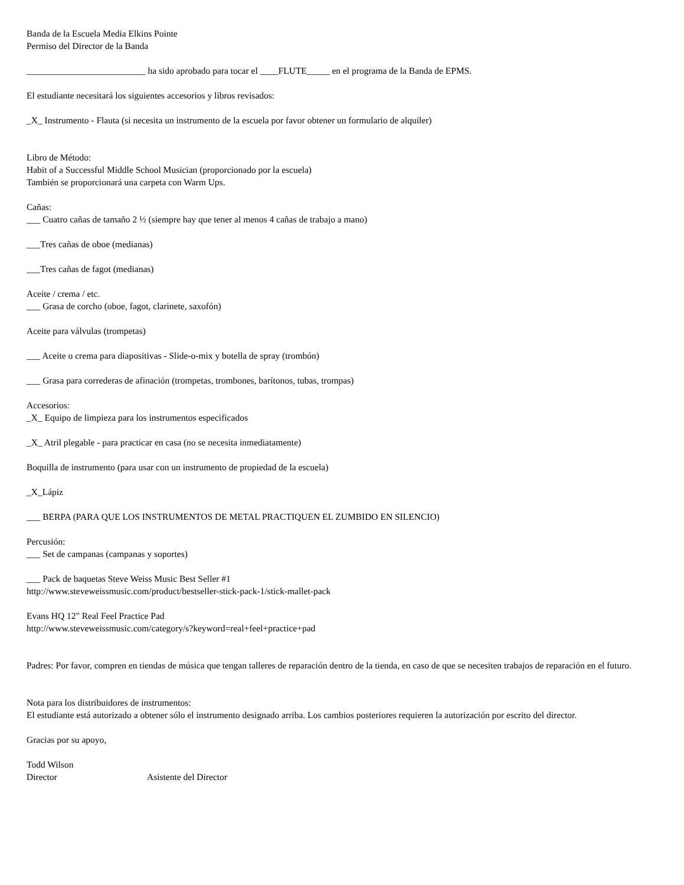Banda de la Escuela Media Elkins Pointe
Permiso del Director de la Banda
__________________________ ha sido aprobado para tocar el ____FLUTE_____ en el programa de la Banda de EPMS.
El estudiante necesitará los siguientes accesorios y libros revisados:
_X_ Instrumento - Flauta (si necesita un instrumento de la escuela por favor obtener un formulario de alquiler)
Libro de Método:
Habit of a Successful Middle School Musician (proporcionado por la escuela)
También se proporcionará una carpeta con Warm Ups.
Cañas:
___ Cuatro cañas de tamaño 2 ½ (siempre hay que tener al menos 4 cañas de trabajo a mano)
___Tres cañas de oboe (medianas)
___Tres cañas de fagot (medianas)
Aceite / crema / etc.
___ Grasa de corcho (oboe, fagot, clarinete, saxofón)
Aceite para válvulas (trompetas)
___ Aceite o crema para diapositivas - Slide-o-mix y botella de spray (trombón)
___ Grasa para correderas de afinación (trompetas, trombones, barítonos, tubas, trompas)
Accesorios:
_X_ Equipo de limpieza para los instrumentos especificados
_X_ Atril plegable - para practicar en casa (no se necesita inmediatamente)
Boquilla de instrumento (para usar con un instrumento de propiedad de la escuela)
_X_Lápiz
___ BERPA (PARA QUE LOS INSTRUMENTOS DE METAL PRACTIQUEN EL ZUMBIDO EN SILENCIO)
Percusión:
___ Set de campanas (campanas y soportes)
___ Pack de baquetas Steve Weiss Music Best Seller #1
http://www.steveweissmusic.com/product/bestseller-stick-pack-1/stick-mallet-pack
Evans HQ 12" Real Feel Practice Pad
http://www.steveweissmusic.com/category/s?keyword=real+feel+practice+pad
Padres: Por favor, compren en tiendas de música que tengan talleres de reparación dentro de la tienda, en caso de que se necesiten trabajos de reparación en el futuro.
Nota para los distribuidores de instrumentos:
El estudiante está autorizado a obtener sólo el instrumento designado arriba. Los cambios posteriores requieren la autorización por escrito del director.
Gracias por su apoyo,
Todd Wilson
Director Asistente del Director